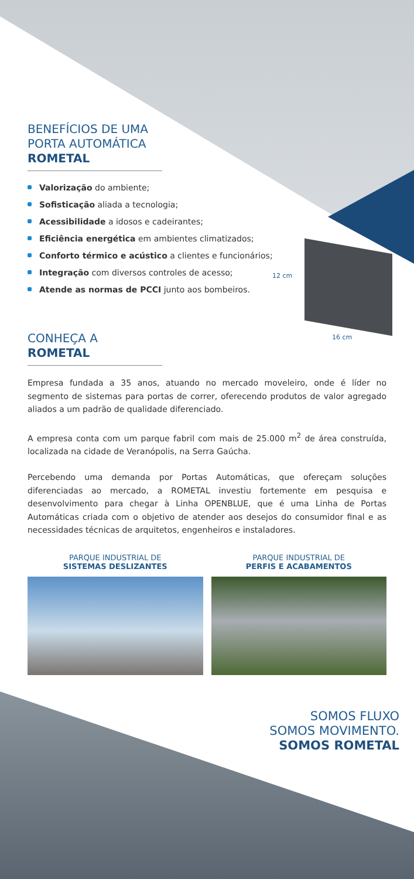12 cm
16 cm
BENEFÍCIOS DE UMA
PORTA AUTOMÁTICA
ROMETAL
Valorização do ambiente;
Sofisticação aliada a tecnologia;
Acessibilidade a idosos e cadeirantes;
Eficiência energética em ambientes climatizados;
Conforto térmico e acústico a clientes e funcionários;
Integração com diversos controles de acesso;
Atende as normas de PCCI junto aos bombeiros.
CONHEÇA A
ROMETAL
Empresa fundada a 35 anos, atuando no mercado moveleiro, onde é líder no segmento de sistemas para portas de correr, oferecendo produtos de valor agregado aliados a um padrão de qualidade diferenciado.
A empresa conta com um parque fabril com mais de 25.000 m<sup>2</sup> de área construída, localizada na cidade de Veranópolis, na Serra Gaúcha.
Percebendo uma demanda por Portas Automáticas, que ofereçam soluções diferenciadas ao mercado, a ROMETAL investiu fortemente em pesquisa e desenvolvimento para chegar à Linha OPENBLUE, que é uma Linha de Portas Automáticas criada com o objetivo de atender aos desejos do consumidor final e as necessidades técnicas de arquitetos, engenheiros e instaladores.
PARQUE INDUSTRIAL DE
SISTEMAS DESLIZANTES
PARQUE INDUSTRIAL DE
PERFIS E ACABAMENTOS
SOMOS FLUXO
SOMOS MOVIMENTO.
SOMOS ROMETAL